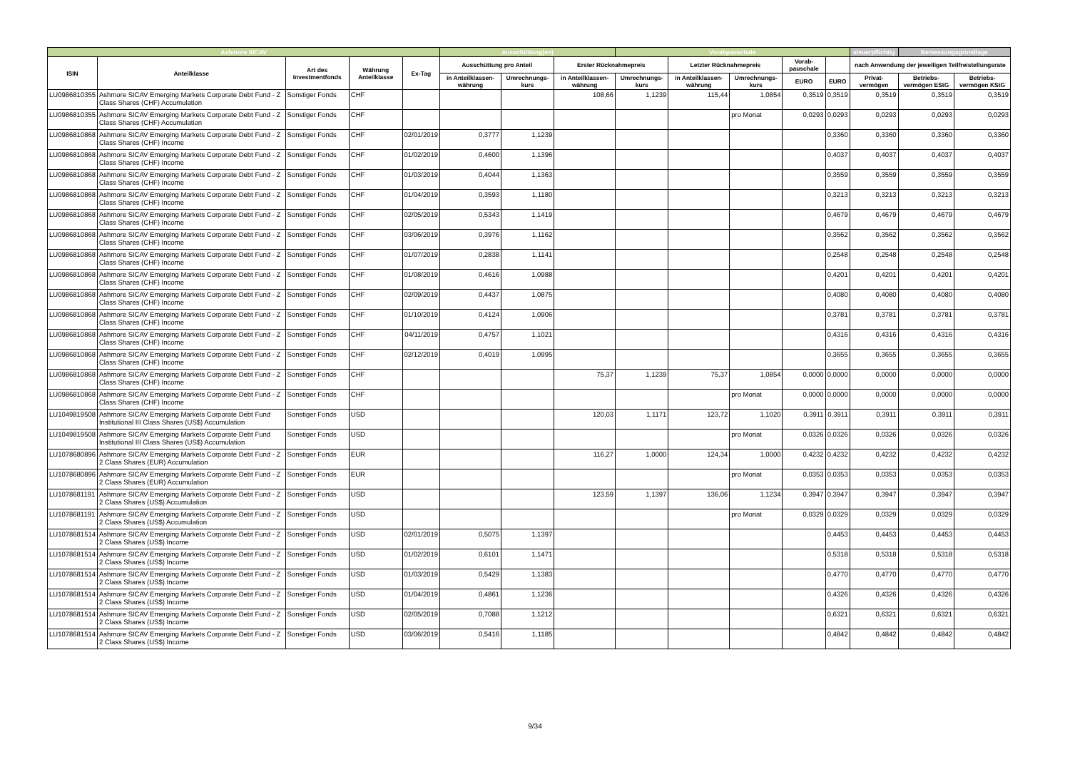| Ashmore SICAV | | | | | Ausschüttung(en) | | | Vorabpauschale | | | | | steuerpflichtig | Bemessungsgrundlage | |
| --- | --- | --- | --- | --- | --- | --- | --- | --- | --- | --- | --- | --- | --- | --- | --- |
| ISIN | Anteilklasse | Art des Investmentfonds | Währung Anteilklasse | Ex-Tag | Ausschüttung pro Anteil | | Erster Rücknahmepreis | | Letzter Rücknahmepreis | | Vorab-pauschale | | nach Anwendung der jeweiligen Teilfreistellungsrate | | |
| | | | | | in Anteilklassen-währung | Umrechnungs-kurs | in Anteilklassen-währung | Umrechnungs-kurs | in Anteilklassen-währung | Umrechnungs-kurs | EURO | EURO | Privat-vermögen | Betriebs-vermögen EStG | Betriebs-vermögen KStG |
| LU0986810355 | Ashmore SICAV Emerging Markets Corporate Debt Fund - Z Class Shares (CHF) Accumulation | Sonstiger Fonds | CHF | | | | 108,66 | 1,1239 | 115,44 | 1,0854 | 0,3519 | 0,3519 | 0,3519 | 0,3519 | 0,3519 |
| LU0986810355 | Ashmore SICAV Emerging Markets Corporate Debt Fund - Z Class Shares (CHF) Accumulation | Sonstiger Fonds | CHF | | | | | | | pro Monat | 0,0293 | 0,0293 | 0,0293 | 0,0293 | 0,0293 |
| LU0986810868 | Ashmore SICAV Emerging Markets Corporate Debt Fund - Z Class Shares (CHF) Income | Sonstiger Fonds | CHF | 02/01/2019 | 0,3777 | 1,1239 | | | | | | 0,3360 | 0,3360 | 0,3360 | 0,3360 |
| LU0986810868 | Ashmore SICAV Emerging Markets Corporate Debt Fund - Z Class Shares (CHF) Income | Sonstiger Fonds | CHF | 01/02/2019 | 0,4600 | 1,1396 | | | | | | 0,4037 | 0,4037 | 0,4037 | 0,4037 |
| LU0986810868 | Ashmore SICAV Emerging Markets Corporate Debt Fund - Z Class Shares (CHF) Income | Sonstiger Fonds | CHF | 01/03/2019 | 0,4044 | 1,1363 | | | | | | 0,3559 | 0,3559 | 0,3559 | 0,3559 |
| LU0986810868 | Ashmore SICAV Emerging Markets Corporate Debt Fund - Z Class Shares (CHF) Income | Sonstiger Fonds | CHF | 01/04/2019 | 0,3593 | 1,1180 | | | | | | 0,3213 | 0,3213 | 0,3213 | 0,3213 |
| LU0986810868 | Ashmore SICAV Emerging Markets Corporate Debt Fund - Z Class Shares (CHF) Income | Sonstiger Fonds | CHF | 02/05/2019 | 0,5343 | 1,1419 | | | | | | 0,4679 | 0,4679 | 0,4679 | 0,4679 |
| LU0986810868 | Ashmore SICAV Emerging Markets Corporate Debt Fund - Z Class Shares (CHF) Income | Sonstiger Fonds | CHF | 03/06/2019 | 0,3976 | 1,1162 | | | | | | 0,3562 | 0,3562 | 0,3562 | 0,3562 |
| LU0986810868 | Ashmore SICAV Emerging Markets Corporate Debt Fund - Z Class Shares (CHF) Income | Sonstiger Fonds | CHF | 01/07/2019 | 0,2838 | 1,1141 | | | | | | 0,2548 | 0,2548 | 0,2548 | 0,2548 |
| LU0986810868 | Ashmore SICAV Emerging Markets Corporate Debt Fund - Z Class Shares (CHF) Income | Sonstiger Fonds | CHF | 01/08/2019 | 0,4616 | 1,0988 | | | | | | 0,4201 | 0,4201 | 0,4201 | 0,4201 |
| LU0986810868 | Ashmore SICAV Emerging Markets Corporate Debt Fund - Z Class Shares (CHF) Income | Sonstiger Fonds | CHF | 02/09/2019 | 0,4437 | 1,0875 | | | | | | 0,4080 | 0,4080 | 0,4080 | 0,4080 |
| LU0986810868 | Ashmore SICAV Emerging Markets Corporate Debt Fund - Z Class Shares (CHF) Income | Sonstiger Fonds | CHF | 01/10/2019 | 0,4124 | 1,0906 | | | | | | 0,3781 | 0,3781 | 0,3781 | 0,3781 |
| LU0986810868 | Ashmore SICAV Emerging Markets Corporate Debt Fund - Z Class Shares (CHF) Income | Sonstiger Fonds | CHF | 04/11/2019 | 0,4757 | 1,1021 | | | | | | 0,4316 | 0,4316 | 0,4316 | 0,4316 |
| LU0986810868 | Ashmore SICAV Emerging Markets Corporate Debt Fund - Z Class Shares (CHF) Income | Sonstiger Fonds | CHF | 02/12/2019 | 0,4019 | 1,0995 | | | | | | 0,3655 | 0,3655 | 0,3655 | 0,3655 |
| LU0986810868 | Ashmore SICAV Emerging Markets Corporate Debt Fund - Z Class Shares (CHF) Income | Sonstiger Fonds | CHF | | | | 75,37 | 1,1239 | 75,37 | 1,0854 | 0,0000 | 0,0000 | 0,0000 | 0,0000 | 0,0000 |
| LU0986810868 | Ashmore SICAV Emerging Markets Corporate Debt Fund - Z Class Shares (CHF) Income | Sonstiger Fonds | CHF | | | | | | | pro Monat | 0,0000 | 0,0000 | 0,0000 | 0,0000 | 0,0000 |
| LU1049819508 | Ashmore SICAV Emerging Markets Corporate Debt Fund Institutional III Class Shares (US$) Accumulation | Sonstiger Fonds | USD | | | | 120,03 | 1,1171 | 123,72 | 1,1020 | 0,3911 | 0,3911 | 0,3911 | 0,3911 | 0,3911 |
| LU1049819508 | Ashmore SICAV Emerging Markets Corporate Debt Fund Institutional III Class Shares (US$) Accumulation | Sonstiger Fonds | USD | | | | | | | pro Monat | 0,0326 | 0,0326 | 0,0326 | 0,0326 | 0,0326 |
| LU1078680896 | Ashmore SICAV Emerging Markets Corporate Debt Fund - Z 2 Class Shares (EUR) Accumulation | Sonstiger Fonds | EUR | | | | 116,27 | 1,0000 | 124,34 | 1,0000 | 0,4232 | 0,4232 | 0,4232 | 0,4232 | 0,4232 |
| LU1078680896 | Ashmore SICAV Emerging Markets Corporate Debt Fund - Z 2 Class Shares (EUR) Accumulation | Sonstiger Fonds | EUR | | | | | | | pro Monat | 0,0353 | 0,0353 | 0,0353 | 0,0353 | 0,0353 |
| LU1078681191 | Ashmore SICAV Emerging Markets Corporate Debt Fund - Z 2 Class Shares (US$) Accumulation | Sonstiger Fonds | USD | | | | 123,59 | 1,1397 | 136,06 | 1,1234 | 0,3947 | 0,3947 | 0,3947 | 0,3947 | 0,3947 |
| LU1078681191 | Ashmore SICAV Emerging Markets Corporate Debt Fund - Z 2 Class Shares (US$) Accumulation | Sonstiger Fonds | USD | | | | | | | pro Monat | 0,0329 | 0,0329 | 0,0329 | 0,0329 | 0,0329 |
| LU1078681514 | Ashmore SICAV Emerging Markets Corporate Debt Fund - Z 2 Class Shares (US$) Income | Sonstiger Fonds | USD | 02/01/2019 | 0,5075 | 1,1397 | | | | | | 0,4453 | 0,4453 | 0,4453 | 0,4453 |
| LU1078681514 | Ashmore SICAV Emerging Markets Corporate Debt Fund - Z 2 Class Shares (US$) Income | Sonstiger Fonds | USD | 01/02/2019 | 0,6101 | 1,1471 | | | | | | 0,5318 | 0,5318 | 0,5318 | 0,5318 |
| LU1078681514 | Ashmore SICAV Emerging Markets Corporate Debt Fund - Z 2 Class Shares (US$) Income | Sonstiger Fonds | USD | 01/03/2019 | 0,5429 | 1,1383 | | | | | | 0,4770 | 0,4770 | 0,4770 | 0,4770 |
| LU1078681514 | Ashmore SICAV Emerging Markets Corporate Debt Fund - Z 2 Class Shares (US$) Income | Sonstiger Fonds | USD | 01/04/2019 | 0,4861 | 1,1236 | | | | | | 0,4326 | 0,4326 | 0,4326 | 0,4326 |
| LU1078681514 | Ashmore SICAV Emerging Markets Corporate Debt Fund - Z 2 Class Shares (US$) Income | Sonstiger Fonds | USD | 02/05/2019 | 0,7088 | 1,1212 | | | | | | 0,6321 | 0,6321 | 0,6321 | 0,6321 |
| LU1078681514 | Ashmore SICAV Emerging Markets Corporate Debt Fund - Z 2 Class Shares (US$) Income | Sonstiger Fonds | USD | 03/06/2019 | 0,5416 | 1,1185 | | | | | | 0,4842 | 0,4842 | 0,4842 | 0,4842 |
9/34